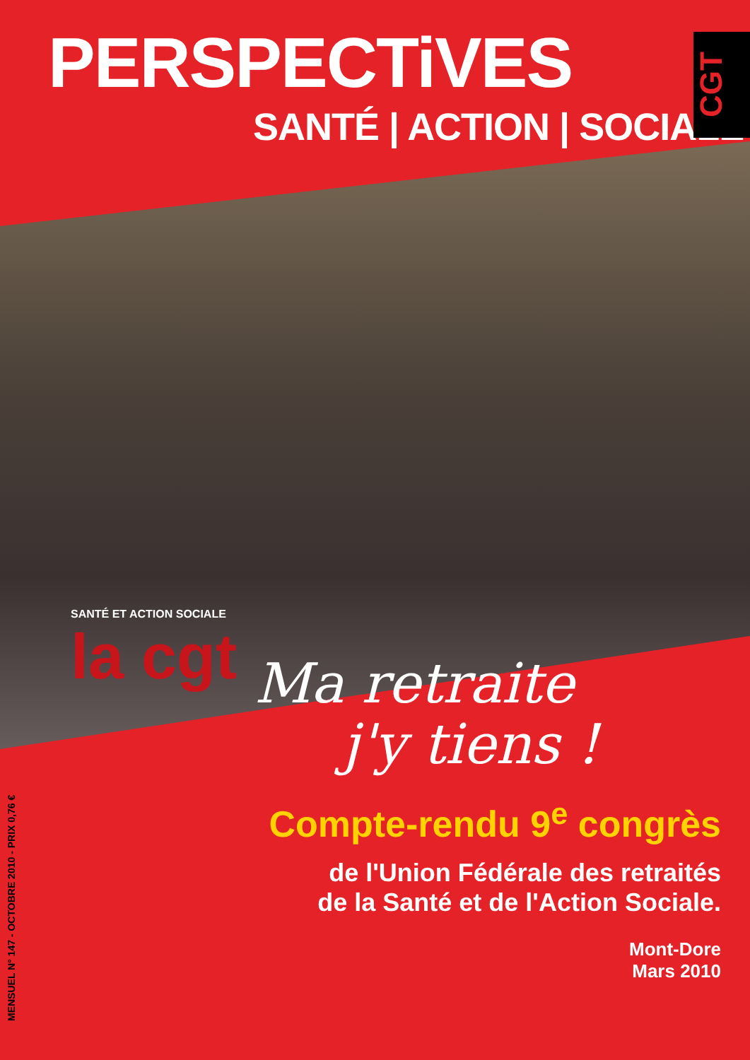PERSPECTiVES
SANTÉ | ACTION | SOCIALE
CGT
SANTÉ ET ACTION SOCIALE
la cgt
Ma retraite
j'y tiens !
Compte-rendu 9<sup>e</sup> congrès
de l'Union Fédérale des retraités
de la Santé et de l'Action Sociale.
Mont-Dore
Mars 2010
MENSUEL N° 147 - OCTOBRE 2010 - PRIX 0,76 €